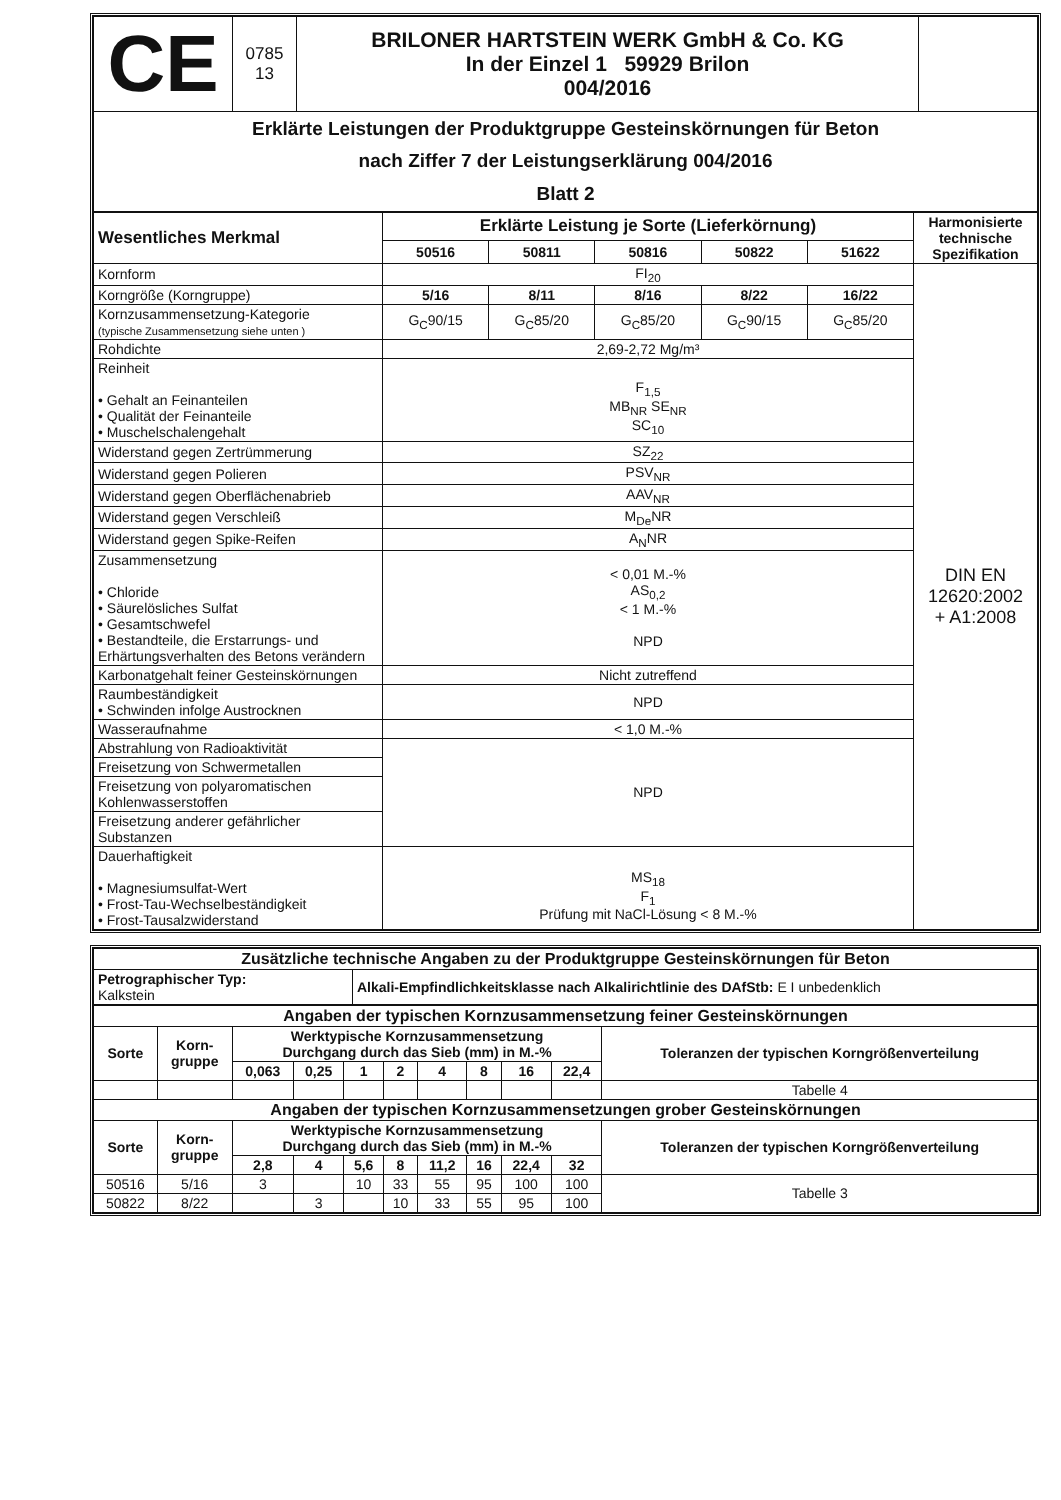| CE | 0785 13 | BRILONER HARTSTEIN WERK GmbH & Co. KG In der Einzel 1 59929 Brilon 004/2016 | |
| Erklärte Leistungen der Produktgruppe Gesteinskörnungen für Beton nach Ziffer 7 der Leistungserklärung 004/2016 Blatt 2 | | | |
| Wesentliches Merkmal | Erklärte Leistung je Sorte (Lieferkörnung) | | | | | Harmonisierte technische Spezifikation |
| --- | --- | --- | --- | --- | --- | --- |
| | 50516 | 50811 | 50816 | 50822 | 51622 | |
| Kornform | FI<sub>20</sub> | | | | | DIN EN 12620:2002 + A1:2008 |
| Korngröße (Korngruppe) | 5/16 | 8/11 | 8/16 | 8/22 | 16/22 | |
| Kornzusammensetzung-Kategorie (typische Zusammensetzung siehe unten ) | G<sub>C</sub>90/15 | G<sub>C</sub>85/20 | G<sub>C</sub>85/20 | G<sub>C</sub>90/15 | G<sub>C</sub>85/20 | |
| Rohdichte | 2,69-2,72 Mg/m³ | | | | | |
| Reinheit • Gehalt an Feinanteilen • Qualität der Feinanteile • Muschelschalengehalt | F<sub>1,5</sub> MB<sub>NR</sub> SE<sub>NR</sub> SC<sub>10</sub> | | | | | |
| Widerstand gegen Zertrümmerung | SZ<sub>22</sub> | | | | | |
| Widerstand gegen Polieren | PSV<sub>NR</sub> | | | | | |
| Widerstand gegen Oberflächenabrieb | AAV<sub>NR</sub> | | | | | |
| Widerstand gegen Verschleiß | M<sub>De</sub>NR | | | | | |
| Widerstand gegen Spike-Reifen | A<sub>N</sub>NR | | | | | |
| Zusammensetzung • Chloride • Säurelösliches Sulfat • Gesamtschwefel • Bestandteile, die Erstarrungs- und Erhärtungsverhalten des Betons verändern | < 0,01 M.-% AS<sub>0,2</sub> < 1 M.-% NPD | | | | | |
| Karbonatgehalt feiner Gesteinskörnungen | Nicht zutreffend | | | | | |
| Raumbeständigkeit • Schwinden infolge Austrocknen | NPD | | | | | |
| Wasseraufnahme | < 1,0 M.-% | | | | | |
| Abstrahlung von Radioaktivität | NPD | | | | | |
| Freisetzung von Schwermetallen | | | | | | |
| Freisetzung von polyaromatischen Kohlenwasserstoffen | | | | | | |
| Freisetzung anderer gefährlicher Substanzen | | | | | | |
| Dauerhaftigkeit • Magnesiumsulfat-Wert • Frost-Tau-Wechselbeständigkeit • Frost-Tausalzwiderstand | MS<sub>18</sub> F<sub>1</sub> Prüfung mit NaCl-Lösung < 8 M.-% | | | | | |
| Zusätzliche technische Angaben zu der Produktgruppe Gesteinskörnungen für Beton | |
| --- | --- |
| Petrographischer Typ: Kalkstein | Alkali-Empfindlichkeitsklasse nach Alkalirichtlinie des DAfStb: E I unbedenklich |
| Angaben der typischen Kornzusammensetzung feiner Gesteinskörnungen | | | | | | | | | | |
| --- | --- | --- | --- | --- | --- | --- | --- | --- | --- | --- |
| Sorte | Korn- gruppe | Werktypische Kornzusammensetzung Durchgang durch das Sieb (mm) in M.-% | | | | | | | | Toleranzen der typischen Korngrößenverteilung |
| | | 0,063 | 0,25 | 1 | 2 | 4 | 8 | 16 | 22,4 | |
| | | | | | | | | | | Tabelle 4 |
| Angaben der typischen Kornzusammensetzungen grober Gesteinskörnungen | | | | | | | | | | |
| Sorte | Korn- gruppe | Werktypische Kornzusammensetzung Durchgang durch das Sieb (mm) in M.-% | | | | | | | | Toleranzen der typischen Korngrößenverteilung |
| | | 2,8 | 4 | 5,6 | 8 | 11,2 | 16 | 22,4 | 32 | |
| 50516 | 5/16 | 3 | | 10 | 33 | 55 | 95 | 100 | 100 | Tabelle 3 |
| 50822 | 8/22 | | 3 | | 10 | 33 | 55 | 95 | 100 | |